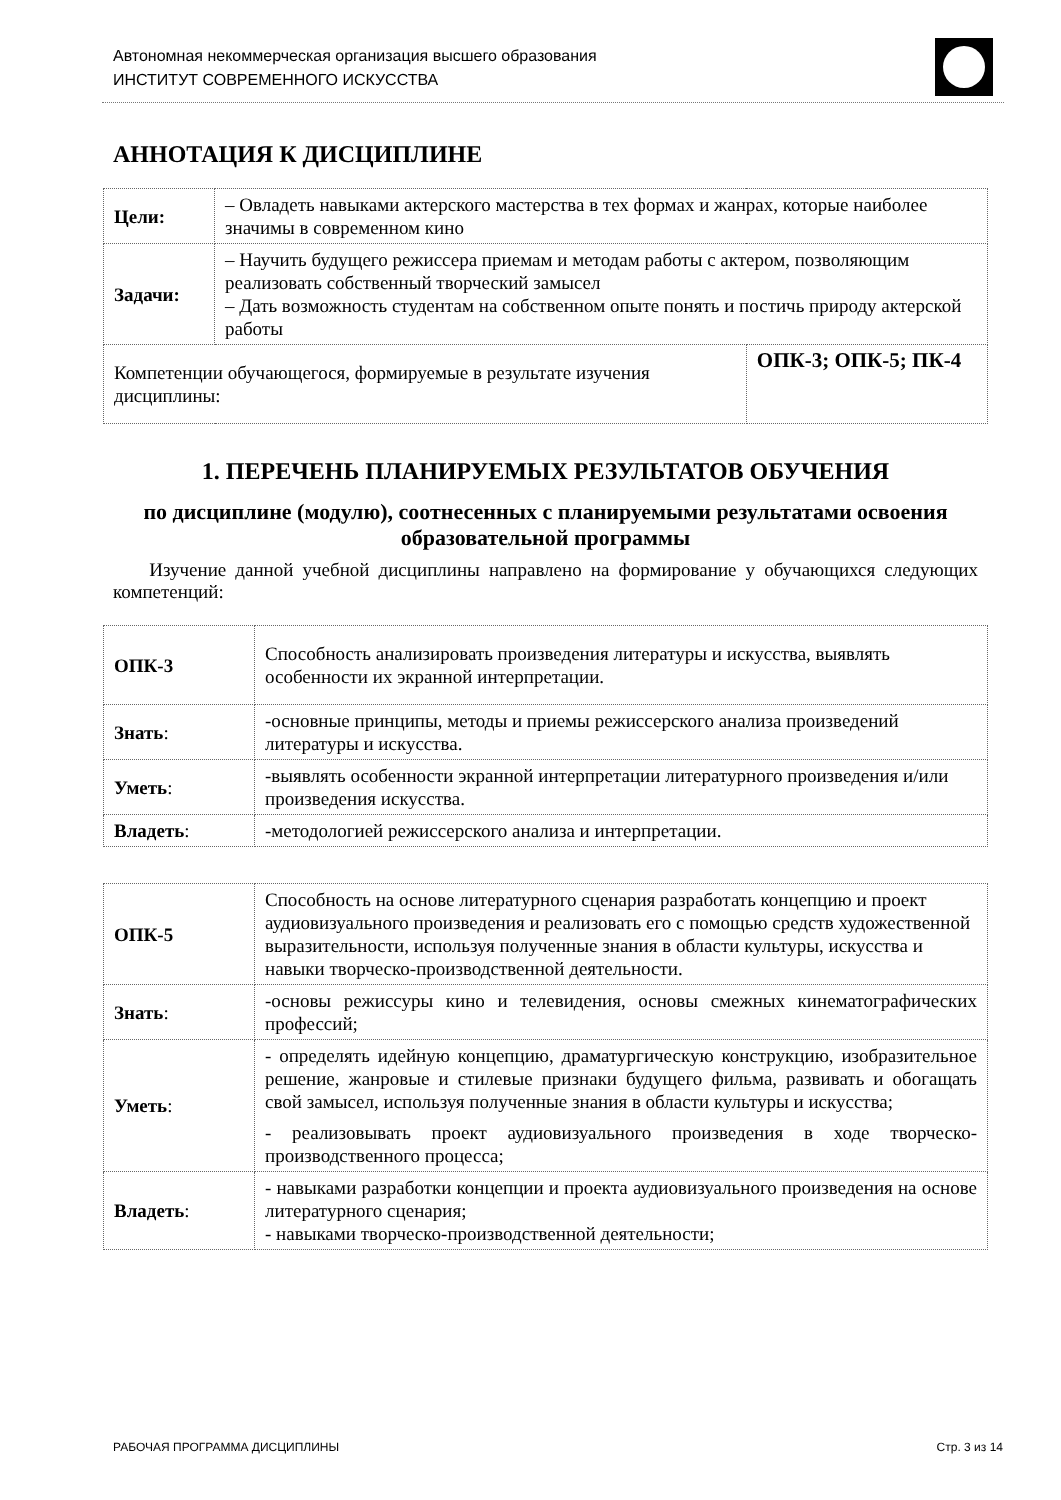Автономная некоммерческая организация высшего образования
ИНСТИТУТ СОВРЕМЕННОГО ИСКУССТВА
АННОТАЦИЯ К ДИСЦИПЛИНЕ
| Цели: | – Овладеть навыками актерского мастерства в тех формах и жанрах, которые наиболее значимы в современном кино | |
| Задачи: | – Научить будущего режиссера приемам и методам работы с актером, позволяющим реализовать собственный творческий замысел – Дать возможность студентам на собственном опыте понять и постичь природу актерской работы | |
| Компетенции обучающегося, формируемые в результате изучения дисциплины: | | ОПК-3; ОПК-5; ПК-4 |
1. ПЕРЕЧЕНЬ ПЛАНИРУЕМЫХ РЕЗУЛЬТАТОВ ОБУЧЕНИЯ
по дисциплине (модулю), соотнесенных с планируемыми результатами освоения образовательной программы
Изучение данной учебной дисциплины направлено на формирование у обучающихся следующих компетенций:
| ОПК-3 | Способность анализировать произведения литературы и искусства, выявлять особенности их экранной интерпретации. |
| Знать : | -основные принципы, методы и приемы режиссерского анализа произведений литературы и искусства. |
| Уметь : | -выявлять особенности экранной интерпретации литературного произведения и/или произведения искусства. |
| Владеть : | -методологией режиссерского анализа и интерпретации. |
| ОПК-5 | Способность на основе литературного сценария разработать концепцию и проект аудиовизуального произведения и реализовать его с помощью средств художественной выразительности, используя полученные знания в области культуры, искусства и навыки творческо-производственной деятельности. |
| Знать : | -основы режиссуры кино и телевидения, основы смежных кинематографических профессий; |
| Уметь : | - определять идейную концепцию, драматургическую конструкцию, изобразительное решение, жанровые и стилевые признаки будущего фильма, развивать и обогащать свой замысел, используя полученные знания в области культуры и искусства; - реализовывать проект аудиовизуального произведения в ходе творческо-производственного процесса; |
| Владеть : | - навыками разработки концепции и проекта аудиовизуального произведения на основе литературного сценария; - навыками творческо-производственной деятельности; |
РАБОЧАЯ ПРОГРАММА ДИСЦИПЛИНЫ Стр. 3 из 14